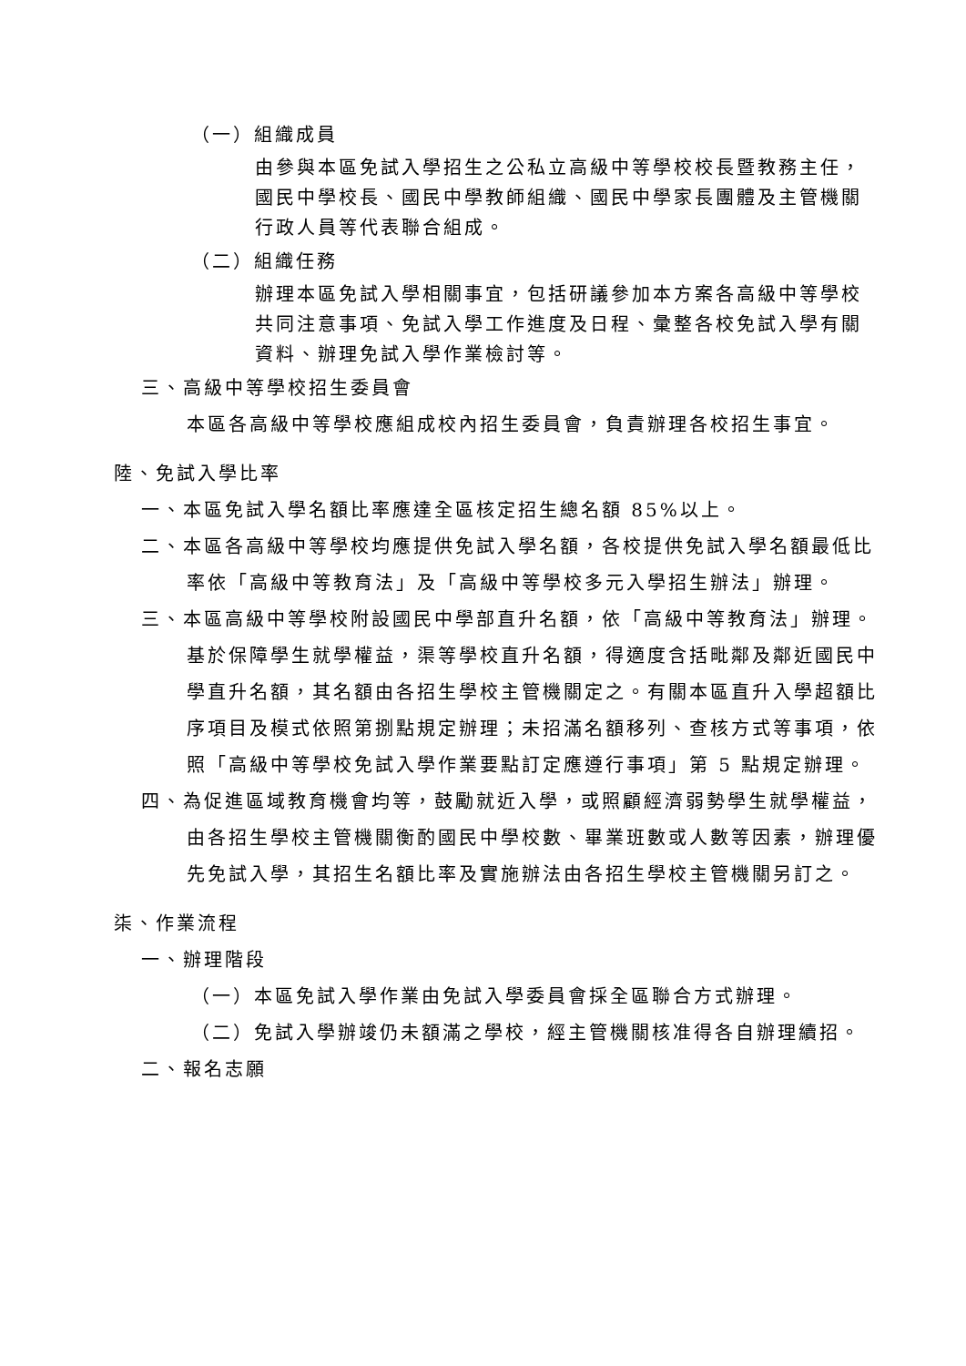（一）組織成員
由參與本區免試入學招生之公私立高級中等學校校長暨教務主任，國民中學校長、國民中學教師組織、國民中學家長團體及主管機關行政人員等代表聯合組成。
（二）組織任務
辦理本區免試入學相關事宜，包括研議參加本方案各高級中等學校共同注意事項、免試入學工作進度及日程、彙整各校免試入學有關資料、辦理免試入學作業檢討等。
三、高級中等學校招生委員會
本區各高級中等學校應組成校內招生委員會，負責辦理各校招生事宜。
陸、免試入學比率
一、本區免試入學名額比率應達全區核定招生總名額 85%以上。
二、本區各高級中等學校均應提供免試入學名額，各校提供免試入學名額最低比率依「高級中等教育法」及「高級中等學校多元入學招生辦法」辦理。
三、本區高級中等學校附設國民中學部直升名額，依「高級中等教育法」辦理。基於保障學生就學權益，渠等學校直升名額，得適度含括毗鄰及鄰近國民中學直升名額，其名額由各招生學校主管機關定之。有關本區直升入學超額比序項目及模式依照第捌點規定辦理；未招滿名額移列、查核方式等事項，依照「高級中等學校免試入學作業要點訂定應遵行事項」第 5 點規定辦理。
四、為促進區域教育機會均等，鼓勵就近入學，或照顧經濟弱勢學生就學權益，由各招生學校主管機關衡酌國民中學校數、畢業班數或人數等因素，辦理優先免試入學，其招生名額比率及實施辦法由各招生學校主管機關另訂之。
柒、作業流程
一、辦理階段
（一）本區免試入學作業由免試入學委員會採全區聯合方式辦理。
（二）免試入學辦竣仍未額滿之學校，經主管機關核准得各自辦理續招。
二、報名志願